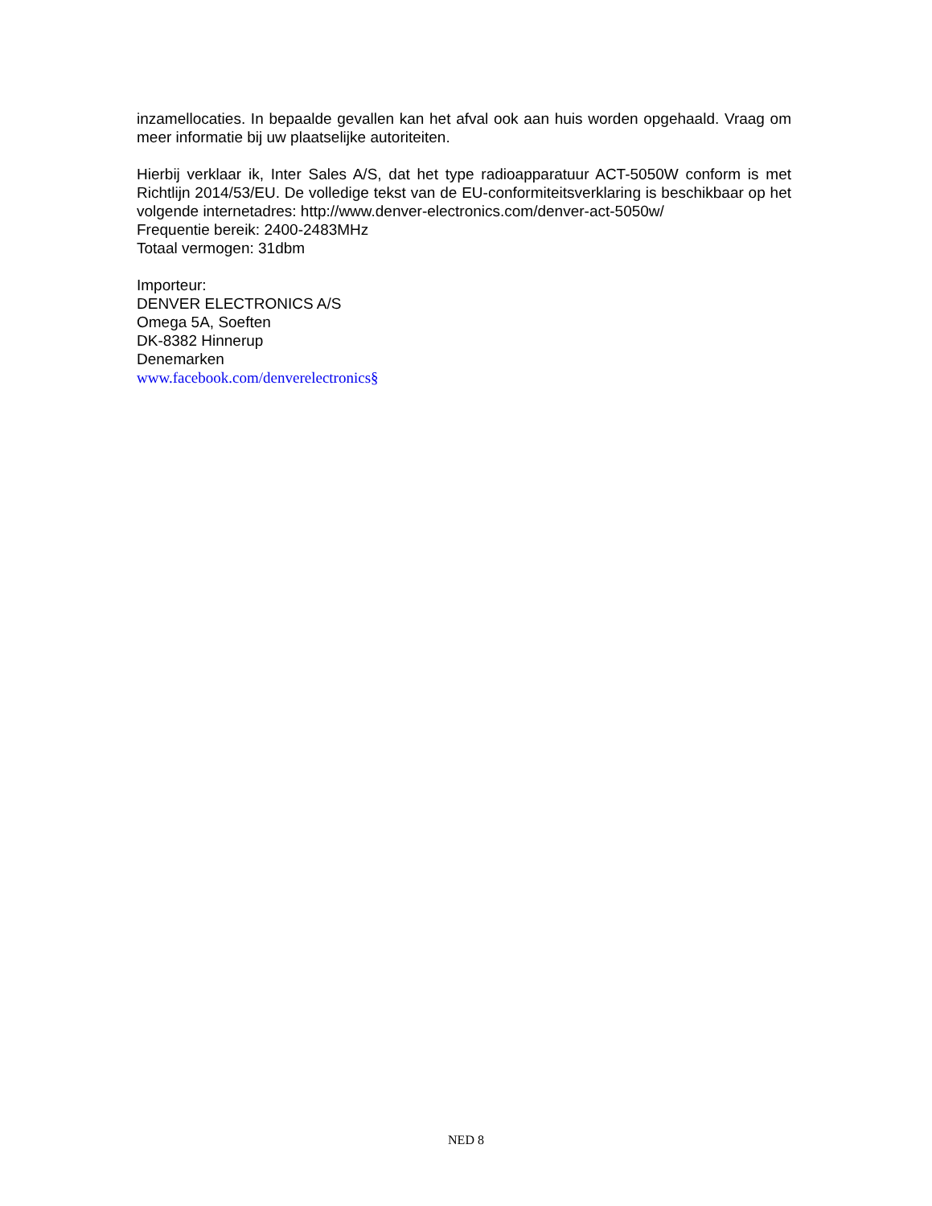inzamellocaties. In bepaalde gevallen kan het afval ook aan huis worden opgehaald. Vraag om meer informatie bij uw plaatselijke autoriteiten.
Hierbij verklaar ik, Inter Sales A/S, dat het type radioapparatuur ACT-5050W conform is met Richtlijn 2014/53/EU. De volledige tekst van de EU-conformiteitsverklaring is beschikbaar op het volgende internetadres: http://www.denver-electronics.com/denver-act-5050w/
Frequentie bereik: 2400-2483MHz
Totaal vermogen: 31dbm
Importeur:
DENVER ELECTRONICS A/S
Omega 5A, Soeften
DK-8382 Hinnerup
Denemarken
www.facebook.com/denverelectronics§
NED 8